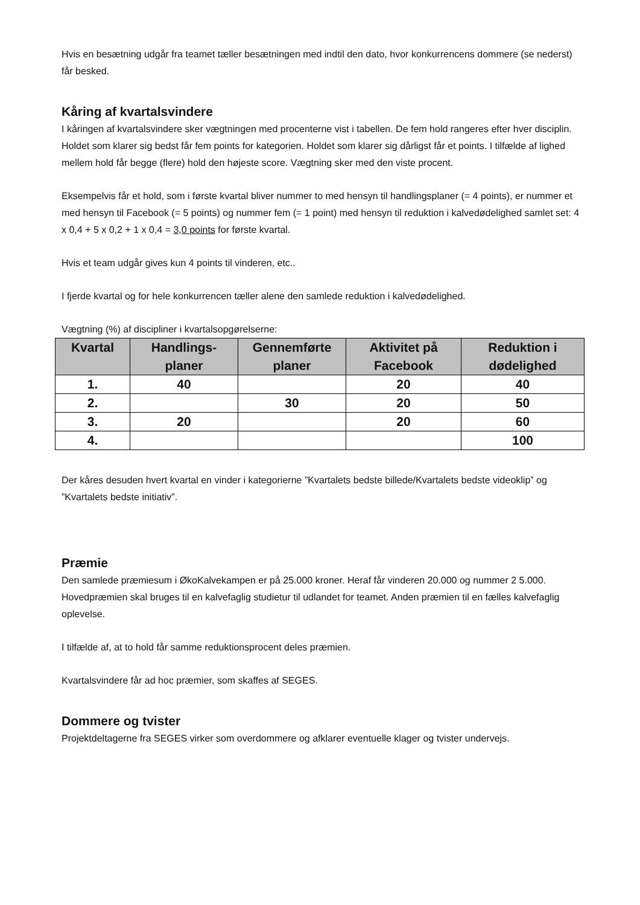Hvis en besætning udgår fra teamet tæller besætningen med indtil den dato, hvor konkurrencens dommere (se nederst) får besked.
Kåring af kvartalsvindere
I kåringen af kvartalsvindere sker vægtningen med procenterne vist i tabellen. De fem hold rangeres efter hver disciplin. Holdet som klarer sig bedst får fem points for kategorien. Holdet som klarer sig dårligst får et points. I tilfælde af lighed mellem hold får begge (flere) hold den højeste score. Vægtning sker med den viste procent.
Eksempelvis får et hold, som i første kvartal bliver nummer to med hensyn til handlingsplaner (= 4 points), er nummer et med hensyn til Facebook (= 5 points) og nummer fem (= 1 point) med hensyn til reduktion i kalvedødelighed samlet set: 4 x 0,4 + 5 x 0,2 + 1 x 0,4 = 3,0 points for første kvartal.
Hvis et team udgår gives kun 4 points til vinderen, etc..
I fjerde kvartal og for hele konkurrencen tæller alene den samlede reduktion i kalvedødelighed.
Vægtning (%) af discipliner i kvartalsopgørelserne:
| Kvartal | Handlings- planer | Gennemførte planer | Aktivitet på Facebook | Reduktion i dødelighed |
| --- | --- | --- | --- | --- |
| 1. | 40 | | 20 | 40 |
| 2. | | 30 | 20 | 50 |
| 3. | 20 | | 20 | 60 |
| 4. | | | | 100 |
Der kåres desuden hvert kvartal en vinder i kategorierne ”Kvartalets bedste billede/Kvartalets bedste videoklip” og ”Kvartalets bedste initiativ”.
Præmie
Den samlede præmiesum i ØkoKalvekampen er på 25.000 kroner. Heraf får vinderen 20.000 og nummer 2 5.000. Hovedpræmien skal bruges til en kalvefaglig studietur til udlandet for teamet. Anden præmien til en fælles kalvefaglig oplevelse.
I tilfælde af, at to hold får samme reduktionsprocent deles præmien.
Kvartalsvindere får ad hoc præmier, som skaffes af SEGES.
Dommere og tvister
Projektdeltagerne fra SEGES virker som overdommere og afklarer eventuelle klager og tvister undervejs.